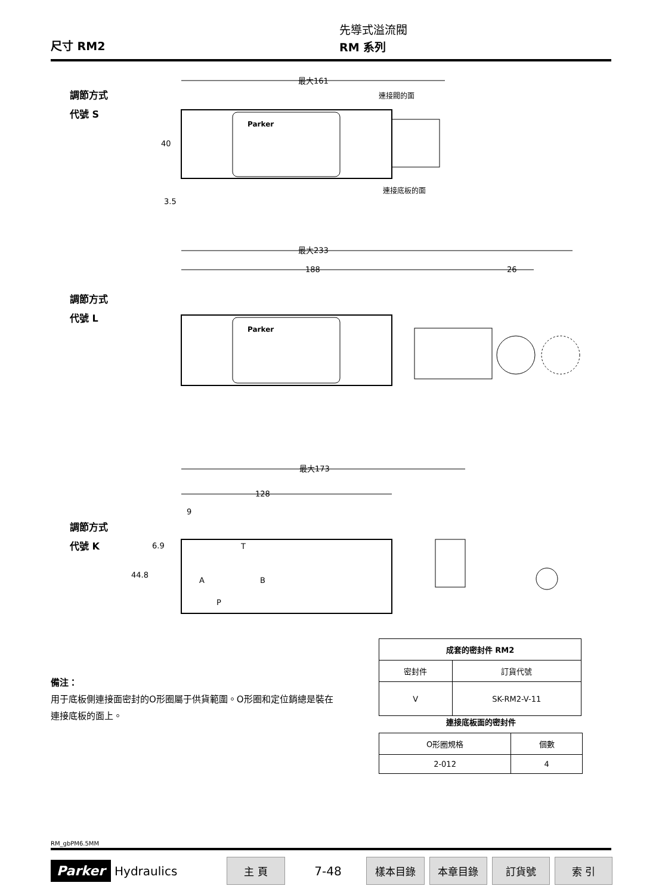尺寸 RM2
先導式溢流閥
RM 系列
調節方式
代號 S
最大161
40
3.5
連接閥的面
連接底板的面
Parker
調節方式
代號 L
最大233
188
26
Parker
調節方式
代號 K
最大173
128
9
6.9
44.8
T
A
B
P
備注：
用于底板側連接面密封的O形圈屬于供貨範圍。O形圈和定位銷總是裝在連接底板的面上。
| 成套的密封件 RM2 | |
| --- | --- |
| 密封件 | 訂貨代號 |
| V | SK-RM2-V-11 |
連接底板面的密封件
| O形圈規格 | 個數 |
| 2-012 | 4 |
RM_gbPM6.5MM
Parker Hydraulics 主 頁 7-48 樣本目錄 本章目錄 訂貨號 索 引